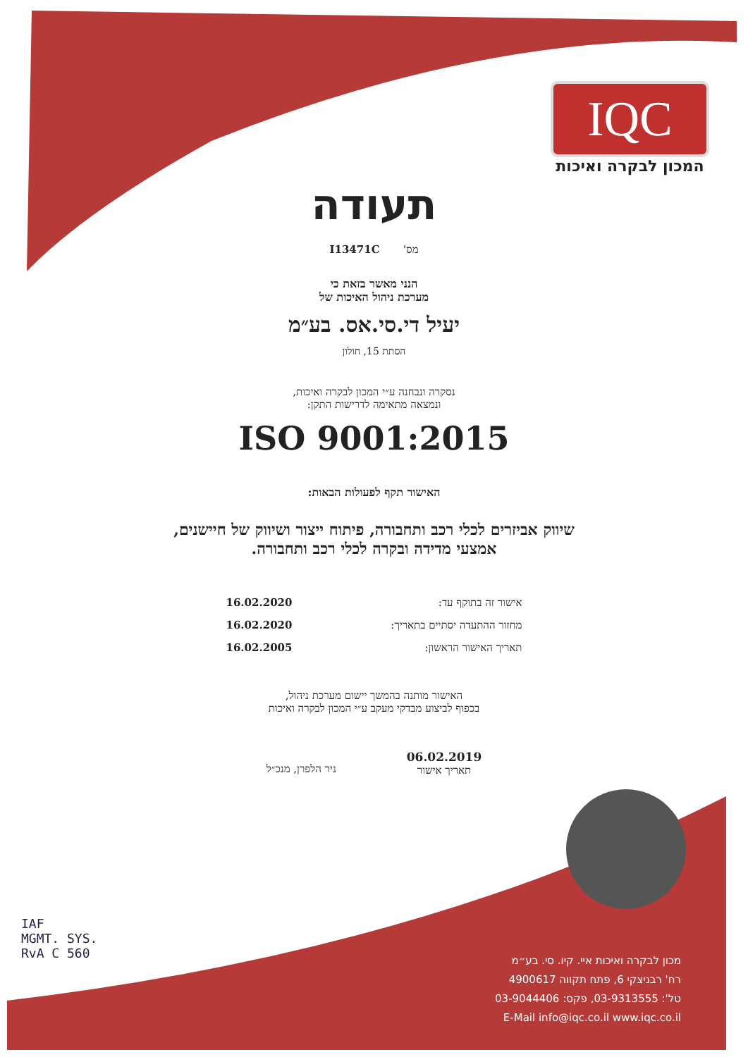IQC
המכון לבקרה ואיכות
תעודה
מס' I13471C
הנני מאשר בזאת כי
מערכת ניהול האיכות של
יעיל די.סי.אס. בע״מ
הסתת 15, חולון
נסקרה ונבחנה ע״י המכון לבקרה ואיכות,
ונמצאה מתאימה לדרישות התקן:
ISO 9001:2015
האישור תקף לפעולות הבאות:
שיווק אביזרים לכלי רכב ותחבורה, פיתוח ייצור ושיווק של חיישנים,
אמצעי מדידה ובקרה לכלי רכב ותחבורה.
אישור זה בתוקף עד: 16.02.2020
מחזור ההתעדה יסתיים בתאריך: 16.02.2020
תאריך האישור הראשון: 16.02.2005
האישור מותנה בהמשך יישום מערכת ניהול,
בכפוף לביצוע מבדקי מעקב ע״י המכון לבקרה ואיכות
06.02.2019
תאריך אישור
ניר הלפרן, מנכ״ל
IAF
MGMT. SYS.
RvA C 560
מכון לבקרה ואיכות איי. קיו. סי. בע״מ
רח' רבניצקי 6, פתח תקווה 4900617
טל': 03-9313555, פקס: 03-9044406
E-Mail info@iqc.co.il www.iqc.co.il